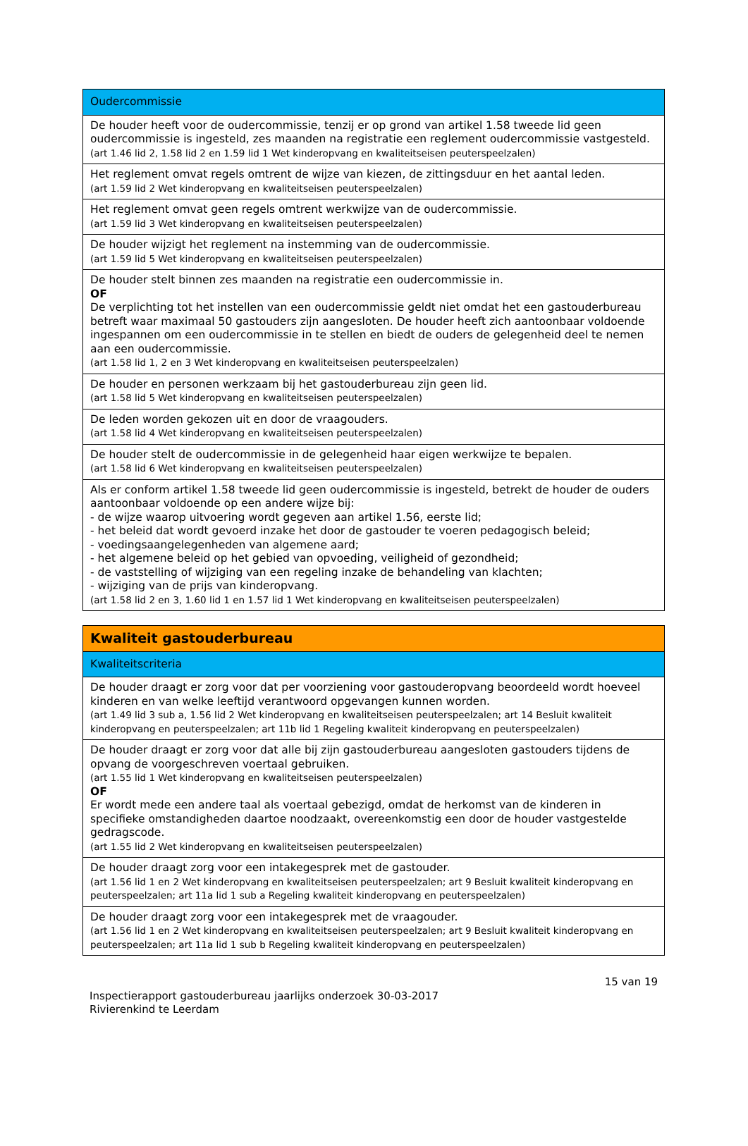| Oudercommissie |
| De houder heeft voor de oudercommissie, tenzij er op grond van artikel 1.58 tweede lid geen oudercommissie is ingesteld, zes maanden na registratie een reglement oudercommissie vastgesteld. (art 1.46 lid 2, 1.58 lid 2 en 1.59 lid 1 Wet kinderopvang en kwaliteitseisen peuterspeelzalen) |
| Het reglement omvat regels omtrent de wijze van kiezen, de zittingsduur en het aantal leden. (art 1.59 lid 2 Wet kinderopvang en kwaliteitseisen peuterspeelzalen) |
| Het reglement omvat geen regels omtrent werkwijze van de oudercommissie. (art 1.59 lid 3 Wet kinderopvang en kwaliteitseisen peuterspeelzalen) |
| De houder wijzigt het reglement na instemming van de oudercommissie. (art 1.59 lid 5 Wet kinderopvang en kwaliteitseisen peuterspeelzalen) |
| De houder stelt binnen zes maanden na registratie een oudercommissie in. OF De verplichting tot het instellen van een oudercommissie geldt niet omdat het een gastouderbureau betreft waar maximaal 50 gastouders zijn aangesloten. De houder heeft zich aantoonbaar voldoende ingespannen om een oudercommissie in te stellen en biedt de ouders de gelegenheid deel te nemen aan een oudercommissie. (art 1.58 lid 1, 2 en 3 Wet kinderopvang en kwaliteitseisen peuterspeelzalen) |
| De houder en personen werkzaam bij het gastouderbureau zijn geen lid. (art 1.58 lid 5 Wet kinderopvang en kwaliteitseisen peuterspeelzalen) |
| De leden worden gekozen uit en door de vraagouders. (art 1.58 lid 4 Wet kinderopvang en kwaliteitseisen peuterspeelzalen) |
| De houder stelt de oudercommissie in de gelegenheid haar eigen werkwijze te bepalen. (art 1.58 lid 6 Wet kinderopvang en kwaliteitseisen peuterspeelzalen) |
| Als er conform artikel 1.58 tweede lid geen oudercommissie is ingesteld, betrekt de houder de ouders aantoonbaar voldoende op een andere wijze bij: - de wijze waarop uitvoering wordt gegeven aan artikel 1.56, eerste lid; - het beleid dat wordt gevoerd inzake het door de gastouder te voeren pedagogisch beleid; - voedingsaangelegenheden van algemene aard; - het algemene beleid op het gebied van opvoeding, veiligheid of gezondheid; - de vaststelling of wijziging van een regeling inzake de behandeling van klachten; - wijziging van de prijs van kinderopvang. (art 1.58 lid 2 en 3, 1.60 lid 1 en 1.57 lid 1 Wet kinderopvang en kwaliteitseisen peuterspeelzalen) |
| Kwaliteit gastouderbureau |
| Kwaliteitscriteria |
| De houder draagt er zorg voor dat per voorziening voor gastouderopvang beoordeeld wordt hoeveel kinderen en van welke leeftijd verantwoord opgevangen kunnen worden. (art 1.49 lid 3 sub a, 1.56 lid 2 Wet kinderopvang en kwaliteitseisen peuterspeelzalen; art 14 Besluit kwaliteit kinderopvang en peuterspeelzalen; art 11b lid 1 Regeling kwaliteit kinderopvang en peuterspeelzalen) |
| De houder draagt er zorg voor dat alle bij zijn gastouderbureau aangesloten gastouders tijdens de opvang de voorgeschreven voertaal gebruiken. (art 1.55 lid 1 Wet kinderopvang en kwaliteitseisen peuterspeelzalen) OF Er wordt mede een andere taal als voertaal gebezigd, omdat de herkomst van de kinderen in specifieke omstandigheden daartoe noodzaakt, overeenkomstig een door de houder vastgestelde gedragscode. (art 1.55 lid 2 Wet kinderopvang en kwaliteitseisen peuterspeelzalen) |
| De houder draagt zorg voor een intakegesprek met de gastouder. (art 1.56 lid 1 en 2 Wet kinderopvang en kwaliteitseisen peuterspeelzalen; art 9 Besluit kwaliteit kinderopvang en peuterspeelzalen; art 11a lid 1 sub a Regeling kwaliteit kinderopvang en peuterspeelzalen) |
| De houder draagt zorg voor een intakegesprek met de vraagouder. (art 1.56 lid 1 en 2 Wet kinderopvang en kwaliteitseisen peuterspeelzalen; art 9 Besluit kwaliteit kinderopvang en peuterspeelzalen; art 11a lid 1 sub b Regeling kwaliteit kinderopvang en peuterspeelzalen) |
15 van 19
Inspectierapport gastouderbureau jaarlijks onderzoek 30-03-2017
Rivierenkind te Leerdam